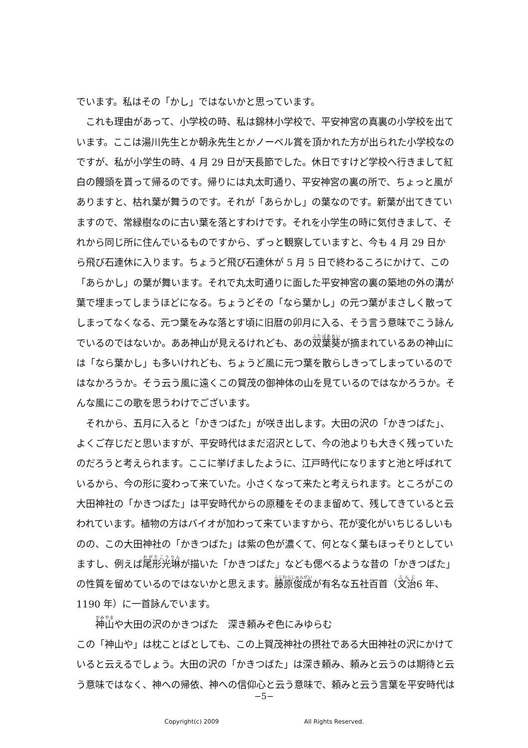でいます。私はその「かし」ではないかと思っています。
これも理由があって、小学校の時、私は錦林小学校で、平安神宮の真裏の小学校を出ています。ここは湯川先生とか朝永先生とかノーベル賞を頂かれた方が出られた小学校なのですが、私が小学生の時、4 月 29 日が天長節でした。休日ですけど学校へ行きまして紅白の饅頭を貰って帰るのです。帰りには丸太町通り、平安神宮の裏の所で、ちょっと風がありますと、枯れ葉が舞うのです。それが「あらかし」の葉なのです。新葉が出てきていますので、常緑樹なのに古い葉を落とすわけです。それを小学生の時に気付きまして、それから同じ所に住んでいるものですから、ずっと観察していますと、今も 4 月 29 日から飛び石連休に入ります。ちょうど飛び石連休が 5 月 5 日で終わるころにかけて、この「あらかし」の葉が舞います。それで丸太町通りに面した平安神宮の裏の築地の外の溝が葉で埋まってしまうほどになる。ちょうどその「なら葉かし」の元つ葉がまさしく散ってしまってなくなる、元つ葉をみな落とす頃に旧暦の卯月に入る、そう言う意味でこう詠んでいるのではないか。ああ神山が見えるけれども、あの双葉葵が摘まれているあの神山には「なら葉かし」も多いけれども、ちょうど風に元つ葉を散らしきってしまっているのではなかろうか。そう云う風に遠くこの賀茂の御神体の山を見ているのではなかろうか。そんな風にこの歌を思うわけでございます。
それから、五月に入ると「かきつばた」が咲き出します。大田の沢の「かきつばた」、よくご存じだと思いますが、平安時代はまだ沼沢として、今の池よりも大きく残っていたのだろうと考えられます。ここに挙げましたように、江戸時代になりますと池と呼ばれているから、今の形に変わって来ていた。小さくなって来たと考えられます。ところがこの大田神社の「かきつばた」は平安時代からの原種をそのまま留めて、残してきていると云われています。植物の方はバイオが加わって来ていますから、花が変化がいちじるしいものの、この大田神社の「かきつばた」は紫の色が濃くて、何となく葉もほっそりとしていますし、例えば尾形光琳が描いた「かきつばた」なども偲べるような昔の「かきつばた」の性質を留めているのではないかと思えます。藤原俊成が有名な五社百首（文治6 年、1190 年）に一首詠んでいます。
神山や大田の沢のかきつばた　深き頼みぞ色にみゆらむ
この「神山や」は枕ことばとしても、この上賀茂神社の摂社である大田神社の沢にかけていると云えるでしょう。大田の沢の「かきつばた」は深き頼み、頼みと云うのは期待と云う意味ではなく、神への帰依、神への信仰心と云う意味で、頼みと云う言葉を平安時代は
−5−
Copyright(c) 2009 All Rights Reserved.